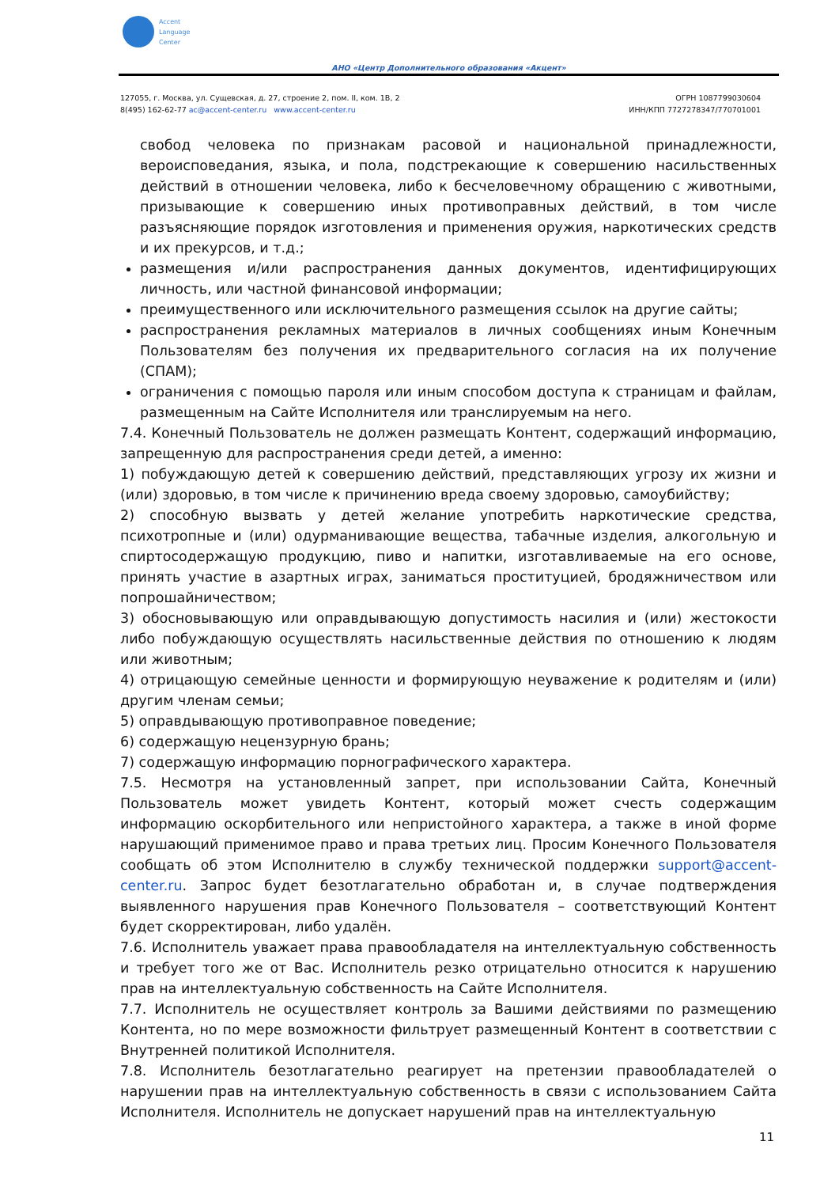Accent
Language
Center
АНО «Центр Дополнительного образования «Акцент»
127055, г. Москва, ул. Сущевская, д. 27, строение 2, пом. II, ком. 1В, 2
8(495) 162-62-77 ac@accent-center.ru www.accent-center.ru
ОГРН 1087799030604
ИНН/КПП 7727278347/770701001
свобод человека по признакам расовой и национальной принадлежности, вероисповедания, языка, и пола, подстрекающие к совершению насильственных действий в отношении человека, либо к бесчеловечному обращению с животными, призывающие к совершению иных противоправных действий, в том числе разъясняющие порядок изготовления и применения оружия, наркотических средств и их прекурсов, и т.д.;
размещения и/или распространения данных документов, идентифицирующих личность, или частной финансовой информации;
преимущественного или исключительного размещения ссылок на другие сайты;
распространения рекламных материалов в личных сообщениях иным Конечным Пользователям без получения их предварительного согласия на их получение (СПАМ);
ограничения с помощью пароля или иным способом доступа к страницам и файлам, размещенным на Сайте Исполнителя или транслируемым на него.
7.4. Конечный Пользователь не должен размещать Контент, содержащий информацию, запрещенную для распространения среди детей, а именно:
1) побуждающую детей к совершению действий, представляющих угрозу их жизни и (или) здоровью, в том числе к причинению вреда своему здоровью, самоубийству;
2) способную вызвать у детей желание употребить наркотические средства, психотропные и (или) одурманивающие вещества, табачные изделия, алкогольную и спиртосодержащую продукцию, пиво и напитки, изготавливаемые на его основе, принять участие в азартных играх, заниматься проституцией, бродяжничеством или попрошайничеством;
3) обосновывающую или оправдывающую допустимость насилия и (или) жестокости либо побуждающую осуществлять насильственные действия по отношению к людям или животным;
4) отрицающую семейные ценности и формирующую неуважение к родителям и (или) другим членам семьи;
5) оправдывающую противоправное поведение;
6) содержащую нецензурную брань;
7) содержащую информацию порнографического характера.
7.5. Несмотря на установленный запрет, при использовании Сайта, Конечный Пользователь может увидеть Контент, который может счесть содержащим информацию оскорбительного или непристойного характера, а также в иной форме нарушающий применимое право и права третьих лиц. Просим Конечного Пользователя сообщать об этом Исполнителю в службу технической поддержки support@accent-center.ru. Запрос будет безотлагательно обработан и, в случае подтверждения выявленного нарушения прав Конечного Пользователя – соответствующий Контент будет скорректирован, либо удалён.
7.6. Исполнитель уважает права правообладателя на интеллектуальную собственность и требует того же от Вас. Исполнитель резко отрицательно относится к нарушению прав на интеллектуальную собственность на Сайте Исполнителя.
7.7. Исполнитель не осуществляет контроль за Вашими действиями по размещению Контента, но по мере возможности фильтрует размещенный Контент в соответствии с Внутренней политикой Исполнителя.
7.8. Исполнитель безотлагательно реагирует на претензии правообладателей о нарушении прав на интеллектуальную собственность в связи с использованием Сайта Исполнителя. Исполнитель не допускает нарушений прав на интеллектуальную
11